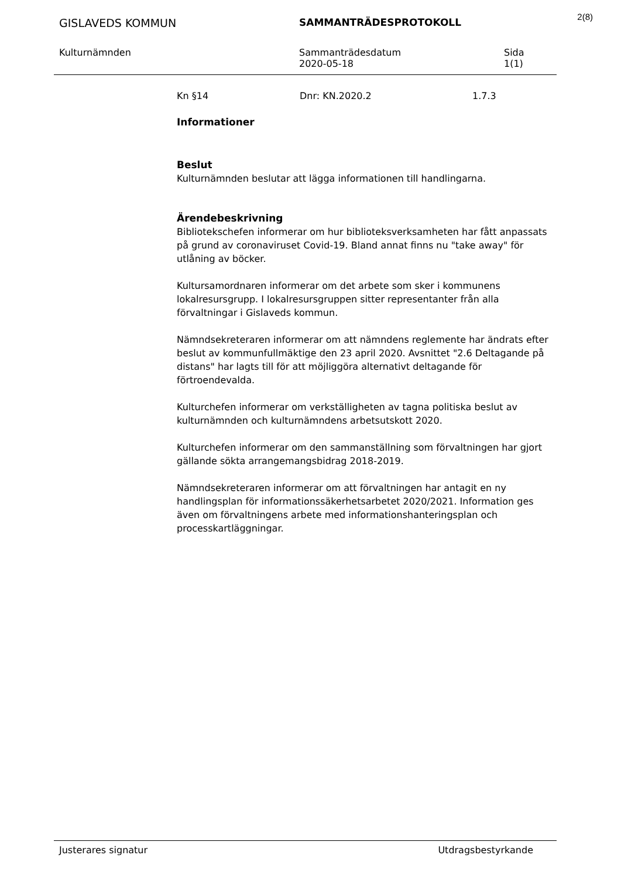2(8)
GISLAVEDS KOMMUN SAMMANTRÄDESPROTOKOLL
Kulturnämnden Sammanträdesdatum
2020-05-18
Sida
1(1)
Kn §14 Dnr: KN.2020.2 1.7.3
Informationer
Beslut
Kulturnämnden beslutar att lägga informationen till handlingarna.
Ärendebeskrivning
Bibliotekschefen informerar om hur biblioteksverksamheten har fått anpassats på grund av coronaviruset Covid-19. Bland annat finns nu "take away" för utlåning av böcker.
Kultursamordnaren informerar om det arbete som sker i kommunens lokalresursgrupp. I lokalresursgruppen sitter representanter från alla förvaltningar i Gislaveds kommun.
Nämndsekreteraren informerar om att nämndens reglemente har ändrats efter beslut av kommunfullmäktige den 23 april 2020. Avsnittet "2.6 Deltagande på distans" har lagts till för att möjliggöra alternativt deltagande för förtroendevalda.
Kulturchefen informerar om verkställigheten av tagna politiska beslut av kulturnämnden och kulturnämndens arbetsutskott 2020.
Kulturchefen informerar om den sammanställning som förvaltningen har gjort gällande sökta arrangemangsbidrag 2018-2019.
Nämndsekreteraren informerar om att förvaltningen har antagit en ny handlingsplan för informationssäkerhetsarbetet 2020/2021. Information ges även om förvaltningens arbete med informationshanteringsplan och processkartläggningar.
Justerares signatur Utdragsbestyrkande